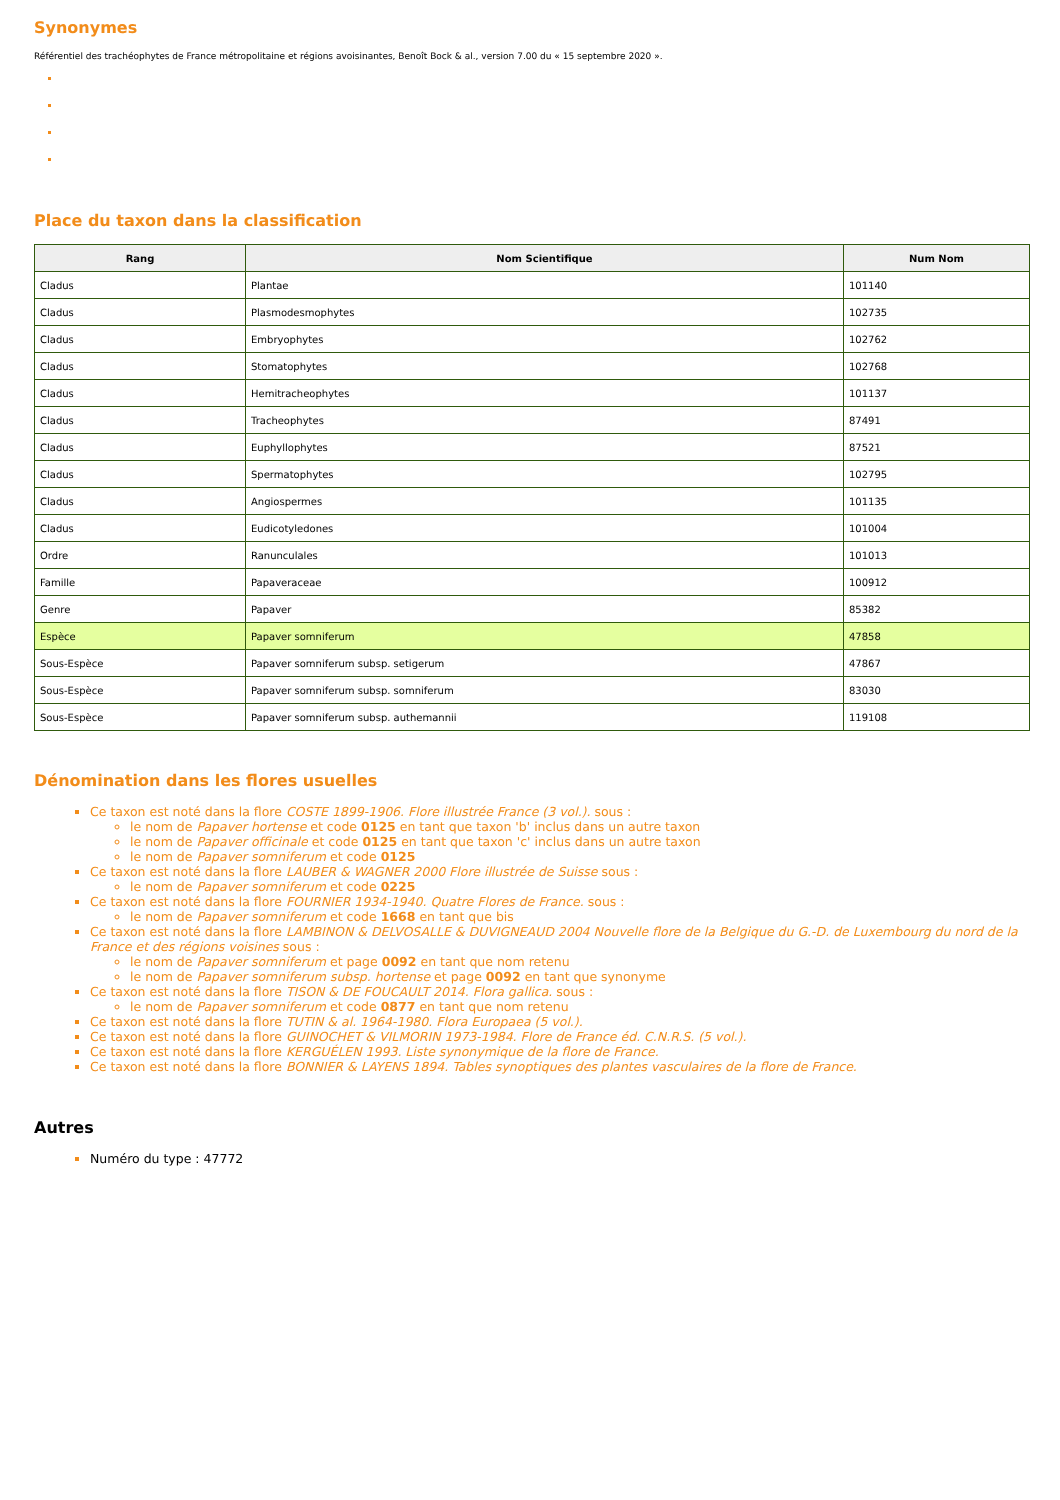Synonymes
Référentiel des trachéophytes de France métropolitaine et régions avoisinantes, Benoît Bock & al., version 7.00 du « 15 septembre 2020 ».
Place du taxon dans la classification
| Rang | Nom Scientifique | Num Nom |
| --- | --- | --- |
| Cladus | Plantae | 101140 |
| Cladus | Plasmodesmophytes | 102735 |
| Cladus | Embryophytes | 102762 |
| Cladus | Stomatophytes | 102768 |
| Cladus | Hemitracheophytes | 101137 |
| Cladus | Tracheophytes | 87491 |
| Cladus | Euphyllophytes | 87521 |
| Cladus | Spermatophytes | 102795 |
| Cladus | Angiospermes | 101135 |
| Cladus | Eudicotyledones | 101004 |
| Ordre | Ranunculales | 101013 |
| Famille | Papaveraceae | 100912 |
| Genre | Papaver | 85382 |
| Espèce | Papaver somniferum | 47858 |
| Sous-Espèce | Papaver somniferum subsp. setigerum | 47867 |
| Sous-Espèce | Papaver somniferum subsp. somniferum | 83030 |
| Sous-Espèce | Papaver somniferum subsp. authemannii | 119108 |
Dénomination dans les flores usuelles
Ce taxon est noté dans la flore COSTE 1899-1906. Flore illustrée France (3 vol.). sous :
le nom de Papaver hortense et code 0125 en tant que taxon 'b' inclus dans un autre taxon
le nom de Papaver officinale et code 0125 en tant que taxon 'c' inclus dans un autre taxon
le nom de Papaver somniferum et code 0125
Ce taxon est noté dans la flore LAUBER & WAGNER 2000 Flore illustrée de Suisse sous :
le nom de Papaver somniferum et code 0225
Ce taxon est noté dans la flore FOURNIER 1934-1940. Quatre Flores de France. sous :
le nom de Papaver somniferum et code 1668 en tant que bis
Ce taxon est noté dans la flore LAMBINON & DELVOSALLE & DUVIGNEAUD 2004 Nouvelle flore de la Belgique du G.-D. de Luxembourg du nord de la France et des régions voisines sous :
le nom de Papaver somniferum et page 0092 en tant que nom retenu
le nom de Papaver somniferum subsp. hortense et page 0092 en tant que synonyme
Ce taxon est noté dans la flore TISON & DE FOUCAULT 2014. Flora gallica. sous :
le nom de Papaver somniferum et code 0877 en tant que nom retenu
Ce taxon est noté dans la flore TUTIN & al. 1964-1980. Flora Europaea (5 vol.).
Ce taxon est noté dans la flore GUINOCHET & VILMORIN 1973-1984. Flore de France éd. C.N.R.S. (5 vol.).
Ce taxon est noté dans la flore KERGUÉLEN 1993. Liste synonymique de la flore de France.
Ce taxon est noté dans la flore BONNIER & LAYENS 1894. Tables synoptiques des plantes vasculaires de la flore de France.
Autres
Numéro du type : 47772